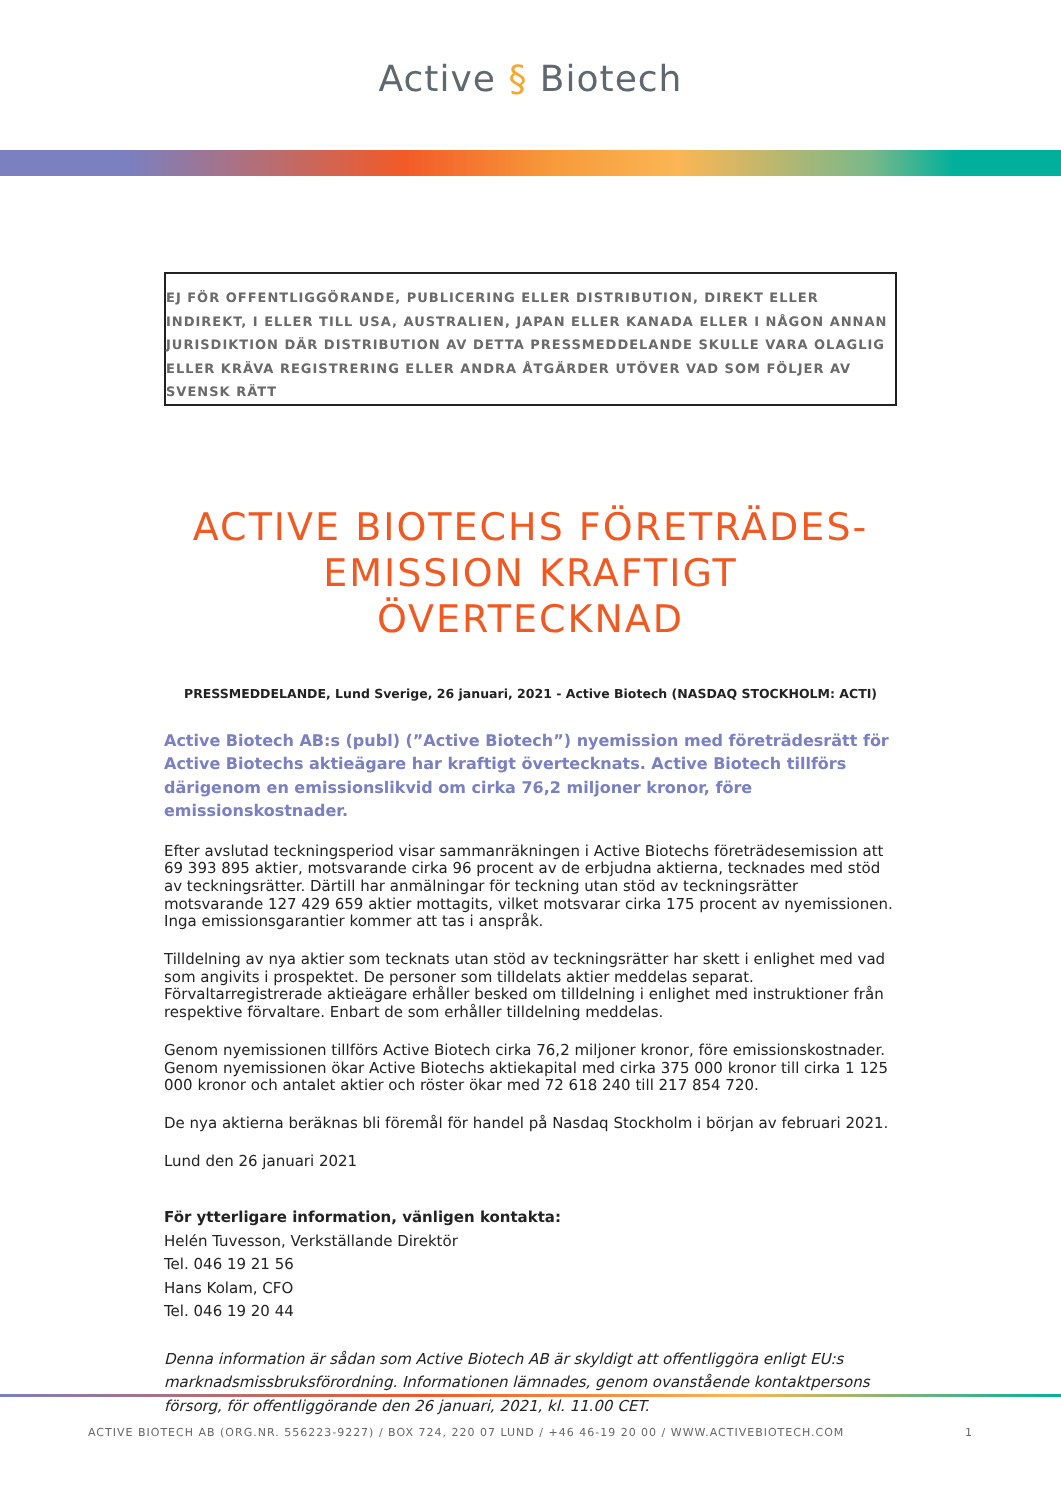Active § Biotech
EJ FÖR OFFENTLIGGÖRANDE, PUBLICERING ELLER DISTRIBUTION, DIREKT ELLER INDIREKT, I ELLER TILL USA, AUSTRALIEN, JAPAN ELLER KANADA ELLER I NÅGON ANNAN JURISDIKTION DÄR DISTRIBUTION AV DETTA PRESSMEDDELANDE SKULLE VARA OLAGLIG ELLER KRÄVA REGISTRERING ELLER ANDRA ÅTGÄRDER UTÖVER VAD SOM FÖLJER AV SVENSK RÄTT
ACTIVE BIOTECHS FÖRETRÄDES-
EMISSION KRAFTIGT ÖVERTECKNAD
PRESSMEDDELANDE, Lund Sverige, 26 januari, 2021 - Active Biotech (NASDAQ STOCKHOLM: ACTI)
Active Biotech AB:s (publ) (”Active Biotech”) nyemission med företrädesrätt för Active Biotechs aktieägare har kraftigt övertecknats. Active Biotech tillförs därigenom en emissionslikvid om cirka 76,2 miljoner kronor, före emissionskostnader.
Efter avslutad teckningsperiod visar sammanräkningen i Active Biotechs företrädesemission att 69 393 895 aktier, motsvarande cirka 96 procent av de erbjudna aktierna, tecknades med stöd av teckningsrätter. Därtill har anmälningar för teckning utan stöd av teckningsrätter motsvarande 127 429 659 aktier mottagits, vilket motsvarar cirka 175 procent av nyemissionen. Inga emissionsgarantier kommer att tas i anspråk.
Tilldelning av nya aktier som tecknats utan stöd av teckningsrätter har skett i enlighet med vad som angivits i prospektet. De personer som tilldelats aktier meddelas separat. Förvaltarregistrerade aktie­ägare erhåller besked om tilldelning i enlighet med instruktioner från respektive förvaltare. Enbart de som erhåller tilldelning meddelas.
Genom nyemissionen tillförs Active Biotech cirka 76,2 miljoner kronor, före emissionskostnader. Genom nyemissionen ökar Active Biotechs aktiekapital med cirka 375 000 kronor till cirka 1 125 000 kronor och antalet aktier och röster ökar med 72 618 240 till 217 854 720.
De nya aktierna beräknas bli föremål för handel på Nasdaq Stockholm i början av februari 2021.
Lund den 26 januari 2021
För ytterligare information, vänligen kontakta:
Helén Tuvesson, Verkställande Direktör
Tel. 046 19 21 56
Hans Kolam, CFO
Tel. 046 19 20 44
Denna information är sådan som Active Biotech AB är skyldigt att offentliggöra enligt EU:s marknadsmiss­bruksförordning. Informationen lämnades, genom ovanstående kontaktpersons försorg, för offentlig­görande den 26 januari, 2021, kl. 11.00 CET.
ACTIVE BIOTECH AB (ORG.NR. 556223-9227) / BOX 724, 220 07 LUND / +46 46-19 20 00 / WWW.ACTIVEBIOTECH.COM 1